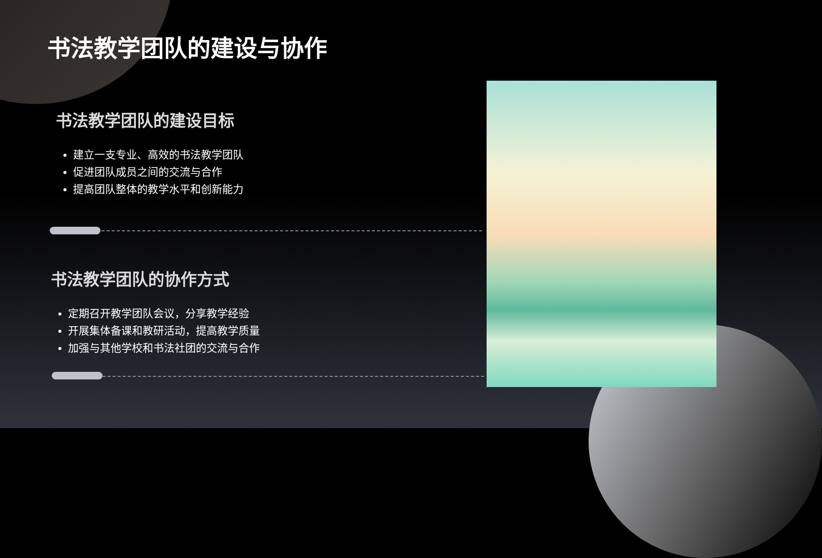书法教学团队的建设与协作
书法教学团队的建设目标
建立一支专业、高效的书法教学团队
促进团队成员之间的交流与合作
提高团队整体的教学水平和创新能力
书法教学团队的协作方式
定期召开教学团队会议，分享教学经验
开展集体备课和教研活动，提高教学质量
加强与其他学校和书法社团的交流与合作